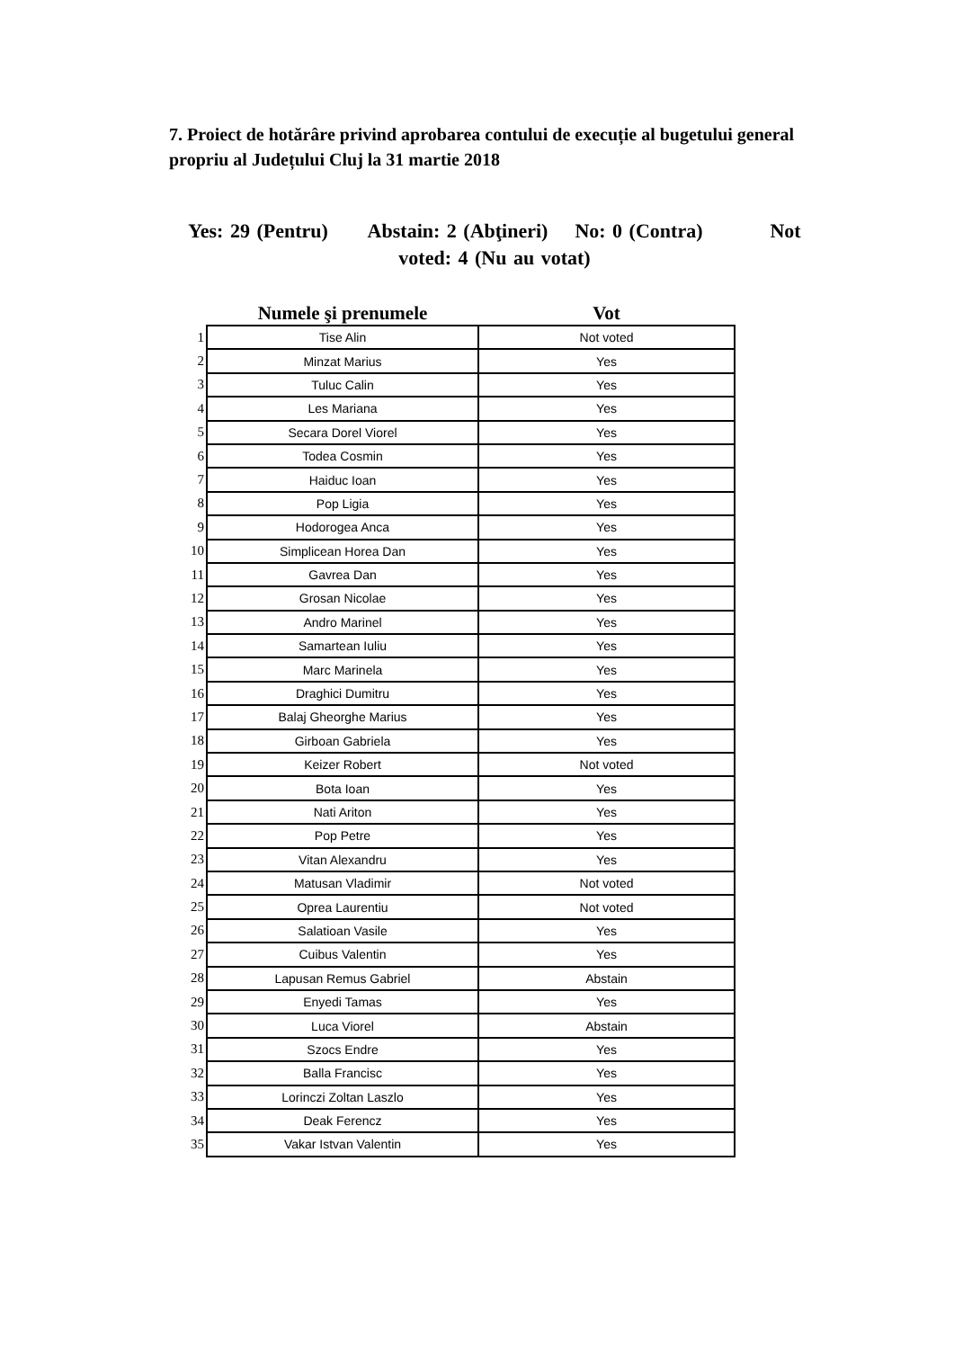7. Proiect de hotărâre privind aprobarea contului de execuție al bugetului general propriu al Județului Cluj la 31 martie 2018
Yes: 29 (Pentru) Abstain: 2 (Abţineri) No: 0 (Contra) Not voted: 4 (Nu au votat)
| | Numele şi prenumele | Vot |
| --- | --- | --- |
| 1 | Tise Alin | Not voted |
| 2 | Minzat Marius | Yes |
| 3 | Tuluc Calin | Yes |
| 4 | Les Mariana | Yes |
| 5 | Secara Dorel Viorel | Yes |
| 6 | Todea Cosmin | Yes |
| 7 | Haiduc Ioan | Yes |
| 8 | Pop Ligia | Yes |
| 9 | Hodorogea Anca | Yes |
| 10 | Simplicean Horea Dan | Yes |
| 11 | Gavrea Dan | Yes |
| 12 | Grosan Nicolae | Yes |
| 13 | Andro Marinel | Yes |
| 14 | Samartean Iuliu | Yes |
| 15 | Marc Marinela | Yes |
| 16 | Draghici Dumitru | Yes |
| 17 | Balaj Gheorghe Marius | Yes |
| 18 | Girboan Gabriela | Yes |
| 19 | Keizer Robert | Not voted |
| 20 | Bota Ioan | Yes |
| 21 | Nati Ariton | Yes |
| 22 | Pop Petre | Yes |
| 23 | Vitan Alexandru | Yes |
| 24 | Matusan Vladimir | Not voted |
| 25 | Oprea Laurentiu | Not voted |
| 26 | Salatioan Vasile | Yes |
| 27 | Cuibus Valentin | Yes |
| 28 | Lapusan Remus Gabriel | Abstain |
| 29 | Enyedi Tamas | Yes |
| 30 | Luca Viorel | Abstain |
| 31 | Szocs Endre | Yes |
| 32 | Balla Francisc | Yes |
| 33 | Lorinczi Zoltan Laszlo | Yes |
| 34 | Deak Ferencz | Yes |
| 35 | Vakar Istvan Valentin | Yes |